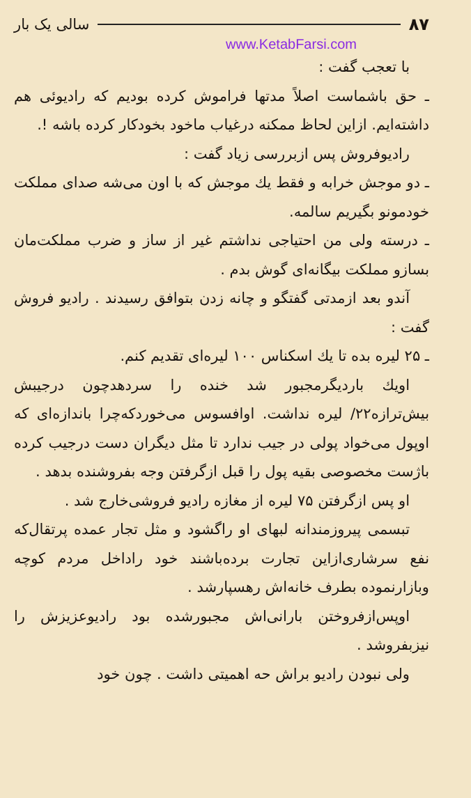۸۷ سالی یک بار
www.KetabFarsi.com
با تعجب گفت :
ـ حق باشماست اصلاً مدتها فراموش کرده بودیم که رادیوئی هم داشته‌ایم. ازاین لحاظ ممکنه درغیاب ماخود بخودکار کرده باشه !.
رادیوفروش پس ازبررسی زیاد گفت :
ـ دو موجش خرابه و فقط یك موجش که با اون می‌شه صدای مملکت خودمونو بگیریم سالمه.
ـ درسته ولی من احتیاجی نداشتم غیر از ساز و ضرب مملکت‌مان بسازو مملکت بیگانه‌ای گوش بدم .
آندو بعد ازمدتی گفتگو و چانه زدن بتوافق رسیدند . رادیو فروش گفت :
ـ ۲۵ لیره بده تا یك اسکناس ۱۰۰ لیره‌ای تقدیم کنم.
اویك باردیگرمجبور شد خنده را سردهدچون درجیبش بیش‌ترازه۲۲/ لیره نداشت. اوافسوس می‌خوردکه‌چرا باندازه‌ای که اوپول می‌خواد پولی در جیب ندارد تا مثل دیگران دست درجیب کرده باژست مخصوصی بقیه پول را قبل ازگرفتن وجه بفروشنده بدهد .
او پس ازگرفتن ۷۵ لیره از مغازه رادیو فروشی‌خارج شد .
تبسمی پیروزمندانه لبهای او راگشود و مثل تجار عمده پرتقال‌که نفع سرشاری‌ازاین تجارت برده‌باشند خود راداخل مردم کوچه وبازارنموده بطرف خانه‌اش رهسپارشد .
اوپس‌ازفروختن بارانی‌اش مجبورشده بود رادیوعزیزش را نیزبفروشد .
ولی نبودن رادیو براش حه اهمیتی داشت . چون خود